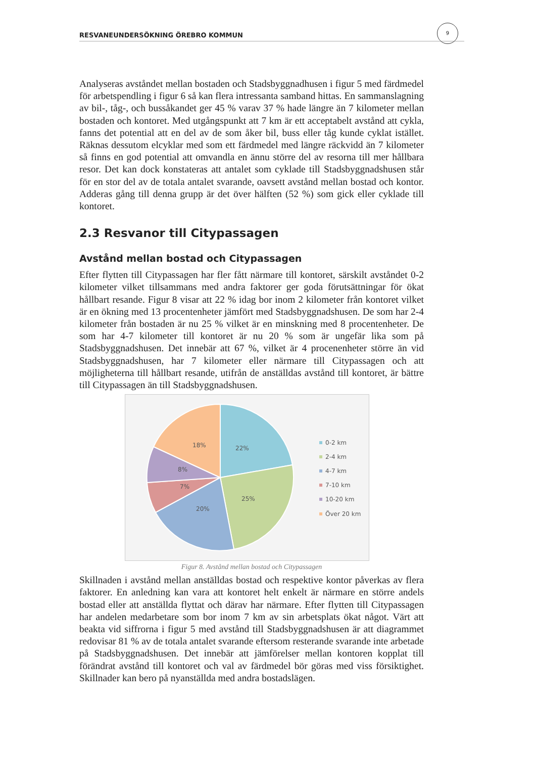RESVANEUNDERSÖKNING ÖREBRO KOMMUN
9
Analyseras avståndet mellan bostaden och Stadsbyggnadhusen i figur 5 med färdmedel för arbetspendling i figur 6 så kan flera intressanta samband hittas. En sammanslagning av bil-, tåg-, och bussåkandet ger 45 % varav 37 % hade längre än 7 kilometer mellan bostaden och kontoret. Med utgångspunkt att 7 km är ett acceptabelt avstånd att cykla, fanns det potential att en del av de som åker bil, buss eller tåg kunde cyklat istället. Räknas dessutom elcyklar med som ett färdmedel med längre räckvidd än 7 kilometer så finns en god potential att omvandla en ännu större del av resorna till mer hållbara resor. Det kan dock konstateras att antalet som cyklade till Stadsbyggnadshusen står för en stor del av de totala antalet svarande, oavsett avstånd mellan bostad och kontor. Adderas gång till denna grupp är det över hälften (52 %) som gick eller cyklade till kontoret.
2.3 Resvanor till Citypassagen
Avstånd mellan bostad och Citypassagen
Efter flytten till Citypassagen har fler fått närmare till kontoret, särskilt avståndet 0-2 kilometer vilket tillsammans med andra faktorer ger goda förutsättningar för ökat hållbart resande. Figur 8 visar att 22 % idag bor inom 2 kilometer från kontoret vilket är en ökning med 13 procentenheter jämfört med Stadsbyggnadshusen. De som har 2-4 kilometer från bostaden är nu 25 % vilket är en minskning med 8 procentenheter. De som har 4-7 kilometer till kontoret är nu 20 % som är ungefär lika som på Stadsbyggnadshusen. Det innebär att 67 %, vilket är 4 procenenheter större än vid Stadsbyggnadshusen, har 7 kilometer eller närmare till Citypassagen och att möjligheterna till hållbart resande, utifrån de anställdas avstånd till kontoret, är bättre till Citypassagen än till Stadsbyggnadshusen.
22%
25%
20%
7%
8%
18%
0-2 km
2-4 km
4-7 km
7-10 km
10-20 km
Över 20 km
Figur 8. Avstånd mellan bostad och Citypassagen
Skillnaden i avstånd mellan anställdas bostad och respektive kontor påverkas av flera faktorer. En anledning kan vara att kontoret helt enkelt är närmare en större andels bostad eller att anställda flyttat och därav har närmare. Efter flytten till Citypassagen har andelen medarbetare som bor inom 7 km av sin arbetsplats ökat något. Värt att beakta vid siffrorna i figur 5 med avstånd till Stadsbyggnadshusen är att diagrammet redovisar 81 % av de totala antalet svarande eftersom resterande svarande inte arbetade på Stadsbyggnadshusen. Det innebär att jämförelser mellan kontoren kopplat till förändrat avstånd till kontoret och val av färdmedel bör göras med viss försiktighet. Skillnader kan bero på nyanställda med andra bostadslägen.